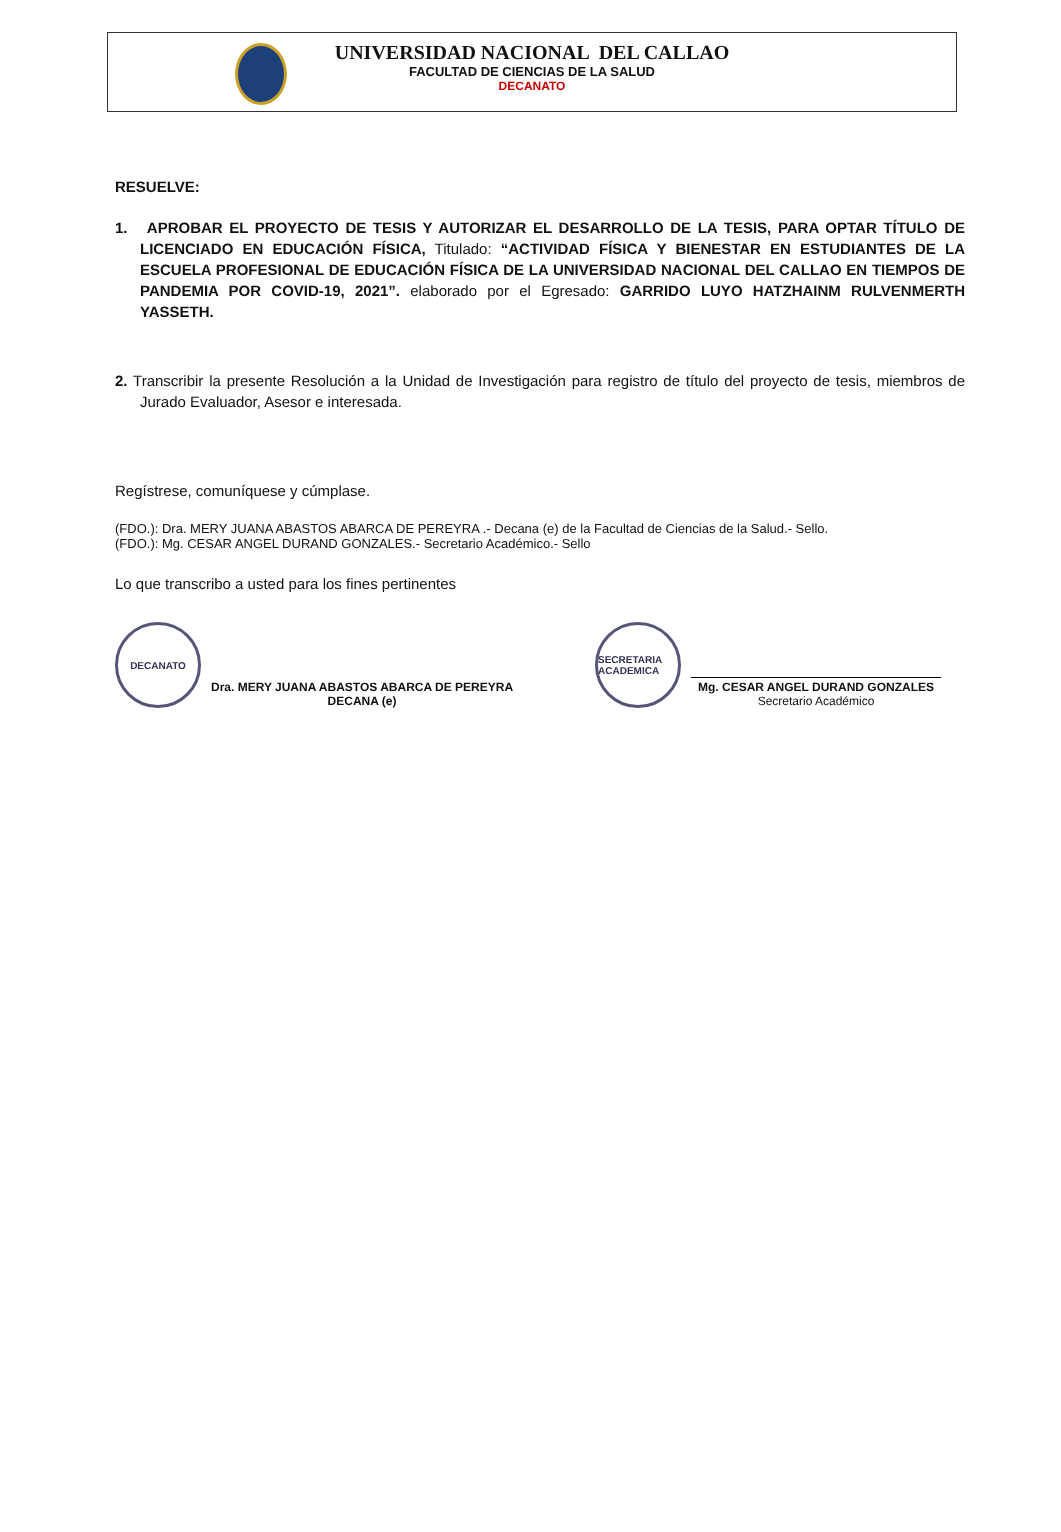UNIVERSIDAD NACIONAL DEL CALLAO
FACULTAD DE CIENCIAS DE LA SALUD
DECANATO
RESUELVE:
1. APROBAR EL PROYECTO DE TESIS Y AUTORIZAR EL DESARROLLO DE LA TESIS, PARA OPTAR TÍTULO DE LICENCIADO EN EDUCACIÓN FÍSICA, Titulado: “ACTIVIDAD FÍSICA Y BIENESTAR EN ESTUDIANTES DE LA ESCUELA PROFESIONAL DE EDUCACIÓN FÍSICA DE LA UNIVERSIDAD NACIONAL DEL CALLAO EN TIEMPOS DE PANDEMIA POR COVID-19, 2021”. elaborado por el Egresado: GARRIDO LUYO HATZHAINM RULVENMERTH YASSETH.
2. Transcribir la presente Resolución a la Unidad de Investigación para registro de título del proyecto de tesis, miembros de Jurado Evaluador, Asesor e interesada.
Regístrese, comuníquese y cúmplase.
(FDO.): Dra. MERY JUANA ABASTOS ABARCA DE PEREYRA .- Decana (e) de la Facultad de Ciencias de la Salud.- Sello.
(FDO.): Mg. CESAR ANGEL DURAND GONZALES.- Secretario Académico.- Sello
Lo que transcribo a usted para los fines pertinentes
DECANATO
Dra. MERY JUANA ABASTOS ABARCA DE PEREYRA
DECANA (e)
SECRETARIA ACADEMICA
Mg. CESAR ANGEL DURAND GONZALES
Secretario Académico